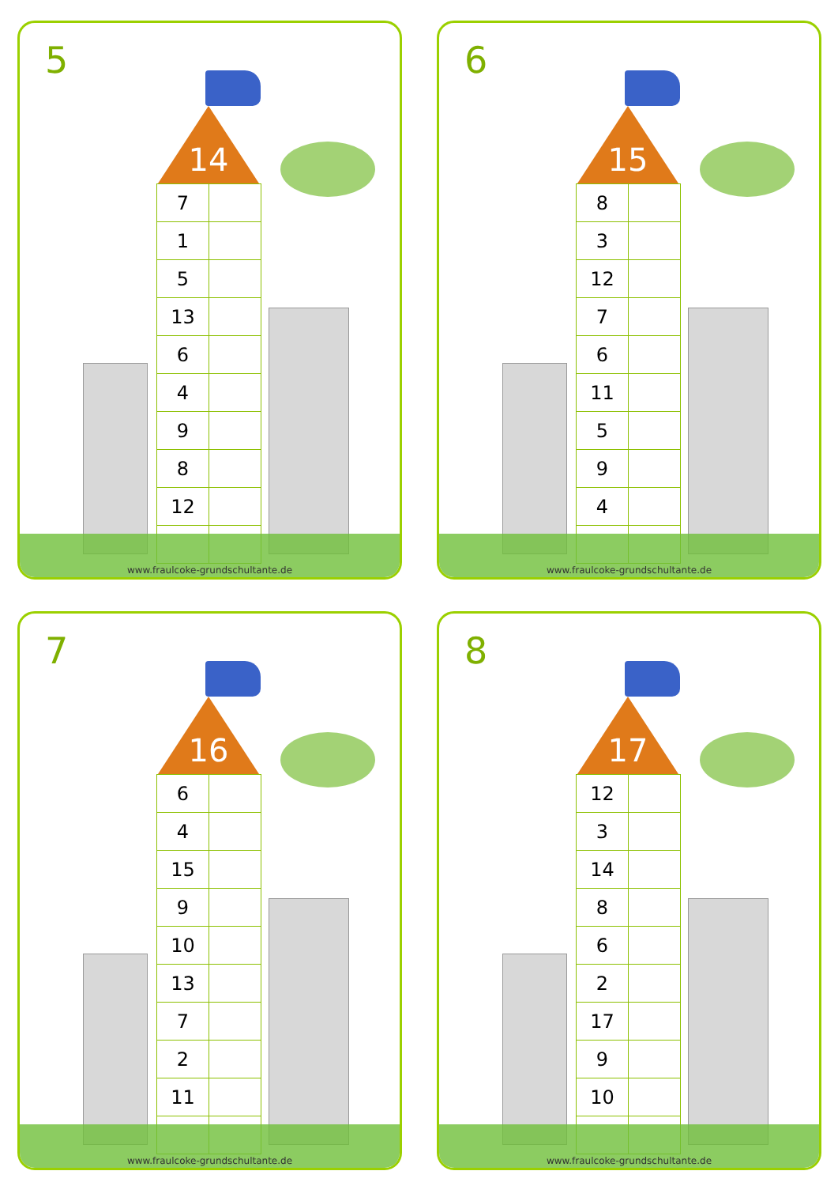5
14
| 7 | |
| 1 | |
| 5 | |
| 13 | |
| 6 | |
| 4 | |
| 9 | |
| 8 | |
| 12 | |
www.fraulcoke-grundschultante.de
6
15
| 8 | |
| 3 | |
| 12 | |
| 7 | |
| 6 | |
| 11 | |
| 5 | |
| 9 | |
| 4 | |
www.fraulcoke-grundschultante.de
7
16
| 6 | |
| 4 | |
| 15 | |
| 9 | |
| 10 | |
| 13 | |
| 7 | |
| 2 | |
| 11 | |
www.fraulcoke-grundschultante.de
8
17
| 12 | |
| 3 | |
| 14 | |
| 8 | |
| 6 | |
| 2 | |
| 17 | |
| 9 | |
| 10 | |
www.fraulcoke-grundschultante.de